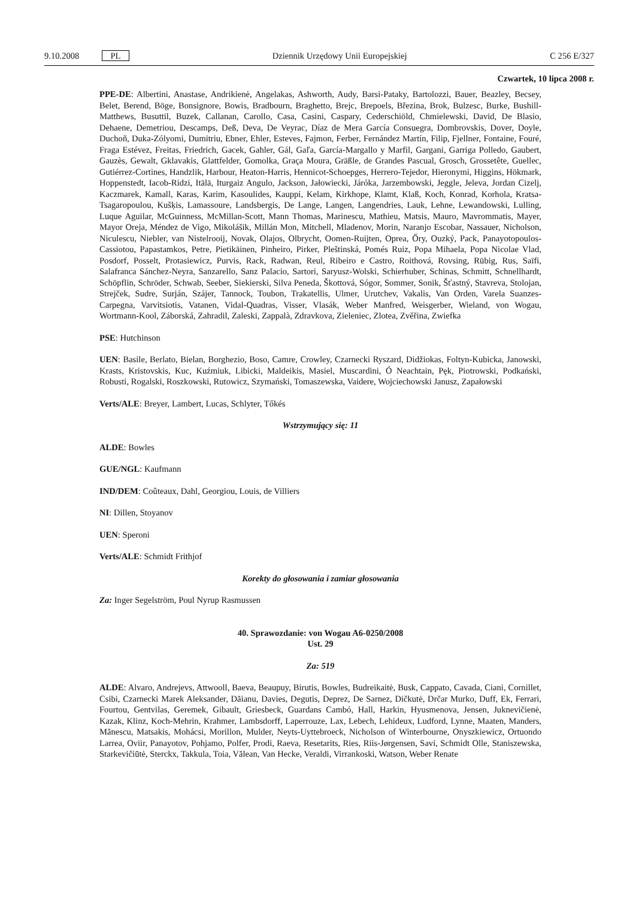9.10.2008 PL Dziennik Urzędowy Unii Europejskiej C 256 E/327
Czwartek, 10 lipca 2008 r.
PPE-DE: Albertini, Anastase, Andrikienė, Angelakas, Ashworth, Audy, Barsi-Pataky, Bartolozzi, Bauer, Beazley, Becsey, Belet, Berend, Böge, Bonsignore, Bowis, Bradbourn, Braghetto, Brejc, Brepoels, Březina, Brok, Bulzesc, Burke, Bushill-Matthews, Busuttil, Buzek, Callanan, Carollo, Casa, Casini, Caspary, Cederschiöld, Chmielewski, David, De Blasio, Dehaene, Demetriou, Descamps, Deß, Deva, De Veyrac, Díaz de Mera García Consuegra, Dombrovskis, Dover, Doyle, Duchoň, Duka-Zólyomi, Dumitriu, Ebner, Ehler, Esteves, Fajmon, Ferber, Fernández Martín, Filip, Fjellner, Fontaine, Fouré, Fraga Estévez, Freitas, Friedrich, Gacek, Gahler, Gál, Gaľa, García-Margallo y Marfil, Gargani, Garriga Polledo, Gaubert, Gauzès, Gewalt, Gklavakis, Glattfelder, Gomolka, Graça Moura, Gräßle, de Grandes Pascual, Grosch, Grossetête, Guellec, Gutiérrez-Cortines, Handzlik, Harbour, Heaton-Harris, Hennicot-Schoepges, Herrero-Tejedor, Hieronymi, Higgins, Hökmark, Hoppenstedt, Iacob-Ridzi, Itälä, Iturgaiz Angulo, Jackson, Jałowiecki, Járóka, Jarzembowski, Jeggle, Jeleva, Jordan Cizelj, Kaczmarek, Kamall, Karas, Karim, Kasoulides, Kauppi, Kelam, Kirkhope, Klamt, Klaß, Koch, Konrad, Korhola, Kratsa-Tsagaropoulou, Kušķis, Lamassoure, Landsbergis, De Lange, Langen, Langendries, Lauk, Lehne, Lewandowski, Lulling, Luque Aguilar, McGuinness, McMillan-Scott, Mann Thomas, Marinescu, Mathieu, Matsis, Mauro, Mavrommatis, Mayer, Mayor Oreja, Méndez de Vigo, Mikolášik, Millán Mon, Mitchell, Mladenov, Morin, Naranjo Escobar, Nassauer, Nicholson, Niculescu, Niebler, van Nistelrooij, Novak, Olajos, Olbrycht, Oomen-Ruijten, Oprea, Őry, Ouzký, Pack, Panayotopoulos-Cassiotou, Papastamkos, Petre, Pietikäinen, Pinheiro, Pirker, Pleštinská, Pomés Ruiz, Popa Mihaela, Popa Nicolae Vlad, Posdorf, Posselt, Protasiewicz, Purvis, Rack, Radwan, Reul, Ribeiro e Castro, Roithová, Rovsing, Rübig, Rus, Saïfi, Salafranca Sánchez-Neyra, Sanzarello, Sanz Palacio, Sartori, Saryusz-Wolski, Schierhuber, Schinas, Schmitt, Schnellhardt, Schöpflin, Schröder, Schwab, Seeber, Siekierski, Silva Peneda, Škottová, Sógor, Sommer, Sonik, Šťastný, Stavreva, Stolojan, Strejček, Sudre, Surján, Szájer, Tannock, Toubon, Trakatellis, Ulmer, Urutchev, Vakalis, Van Orden, Varela Suanzes-Carpegna, Varvitsiotis, Vatanen, Vidal-Quadras, Visser, Vlasák, Weber Manfred, Weisgerber, Wieland, von Wogau, Wortmann-Kool, Záborská, Zahradil, Zaleski, Zappalà, Zdravkova, Zieleniec, Zlotea, Zvěřina, Zwiefka
PSE: Hutchinson
UEN: Basile, Berlato, Bielan, Borghezio, Boso, Camre, Crowley, Czarnecki Ryszard, Didžiokas, Foltyn-Kubicka, Janowski, Krasts, Kristovskis, Kuc, Kuźmiuk, Libicki, Maldeikis, Masiel, Muscardini, Ó Neachtain, Pęk, Piotrowski, Podkański, Robusti, Rogalski, Roszkowski, Rutowicz, Szymański, Tomaszewska, Vaidere, Wojciechowski Janusz, Zapałowski
Verts/ALE: Breyer, Lambert, Lucas, Schlyter, Tőkés
Wstrzymujący się: 11
ALDE: Bowles
GUE/NGL: Kaufmann
IND/DEM: Coûteaux, Dahl, Georgiou, Louis, de Villiers
NI: Dillen, Stoyanov
UEN: Speroni
Verts/ALE: Schmidt Frithjof
Korekty do głosowania i zamiar głosowania
Za: Inger Segelström, Poul Nyrup Rasmussen
40. Sprawozdanie: von Wogau A6-0250/2008
Ust. 29
Za: 519
ALDE: Alvaro, Andrejevs, Attwooll, Baeva, Beaupuy, Birutis, Bowles, Budreikaitė, Busk, Cappato, Cavada, Ciani, Cornillet, Csibi, Czarnecki Marek Aleksander, Dăianu, Davies, Degutis, Deprez, De Sarnez, Dičkutė, Drčar Murko, Duff, Ek, Ferrari, Fourtou, Gentvilas, Geremek, Gibault, Griesbeck, Guardans Cambó, Hall, Harkin, Hyusmenova, Jensen, Juknevičienė, Kazak, Klinz, Koch-Mehrin, Krahmer, Lambsdorff, Laperrouze, Lax, Lebech, Lehideux, Ludford, Lynne, Maaten, Manders, Mănescu, Matsakis, Mohácsi, Morillon, Mulder, Neyts-Uyttebroeck, Nicholson of Winterbourne, Onyszkiewicz, Ortuondo Larrea, Oviir, Panayotov, Pohjamo, Polfer, Prodi, Raeva, Resetarits, Ries, Riis-Jørgensen, Savi, Schmidt Olle, Staniszewska, Starkevičiūtė, Sterckx, Takkula, Toia, Vălean, Van Hecke, Veraldi, Virrankoski, Watson, Weber Renate